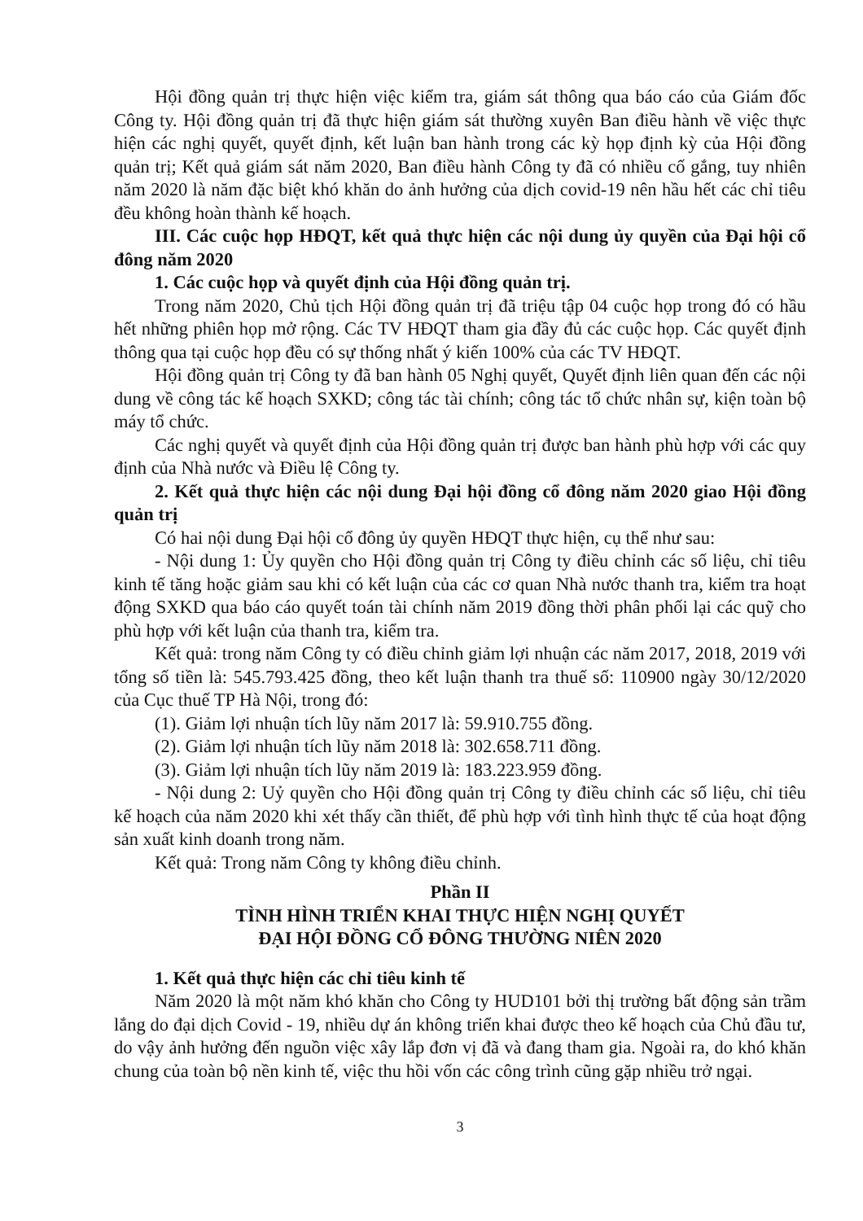Hội đồng quản trị thực hiện việc kiểm tra, giám sát thông qua báo cáo của Giám đốc Công ty. Hội đồng quản trị đã thực hiện giám sát thường xuyên Ban điều hành về việc thực hiện các nghị quyết, quyết định, kết luận ban hành trong các kỳ họp định kỳ của Hội đồng quản trị; Kết quả giám sát năm 2020, Ban điều hành Công ty đã có nhiều cố gắng, tuy nhiên năm 2020 là năm đặc biệt khó khăn do ảnh hưởng của dịch covid-19 nên hầu hết các chỉ tiêu đều không hoàn thành kế hoạch.
III. Các cuộc họp HĐQT, kết quả thực hiện các nội dung ủy quyền của Đại hội cổ đông năm 2020
1. Các cuộc họp và quyết định của Hội đồng quản trị.
Trong năm 2020, Chủ tịch Hội đồng quản trị đã triệu tập 04 cuộc họp trong đó có hầu hết những phiên họp mở rộng. Các TV HĐQT tham gia đầy đủ các cuộc họp. Các quyết định thông qua tại cuộc họp đều có sự thống nhất ý kiến 100% của các TV HĐQT.
Hội đồng quản trị Công ty đã ban hành 05 Nghị quyết, Quyết định liên quan đến các nội dung về công tác kế hoạch SXKD; công tác tài chính; công tác tổ chức nhân sự, kiện toàn bộ máy tổ chức.
Các nghị quyết và quyết định của Hội đồng quản trị được ban hành phù hợp với các quy định của Nhà nước và Điều lệ Công ty.
2. Kết quả thực hiện các nội dung Đại hội đồng cổ đông năm 2020 giao Hội đồng quản trị
Có hai nội dung Đại hội cổ đông ủy quyền HĐQT thực hiện, cụ thể như sau:
- Nội dung 1: Ủy quyền cho Hội đồng quản trị Công ty điều chỉnh các số liệu, chỉ tiêu kinh tế tăng hoặc giảm sau khi có kết luận của các cơ quan Nhà nước thanh tra, kiểm tra hoạt động SXKD qua báo cáo quyết toán tài chính năm 2019 đồng thời phân phối lại các quỹ cho phù hợp với kết luận của thanh tra, kiểm tra.
Kết quả: trong năm Công ty có điều chỉnh giảm lợi nhuận các năm 2017, 2018, 2019 với tổng số tiền là: 545.793.425 đồng, theo kết luận thanh tra thuế số: 110900 ngày 30/12/2020 của Cục thuế TP Hà Nội, trong đó:
(1). Giảm lợi nhuận tích lũy năm 2017 là: 59.910.755 đồng.
(2). Giảm lợi nhuận tích lũy năm 2018 là: 302.658.711 đồng.
(3). Giảm lợi nhuận tích lũy năm 2019 là: 183.223.959 đồng.
- Nội dung 2: Uỷ quyền cho Hội đồng quản trị Công ty điều chỉnh các số liệu, chỉ tiêu kế hoạch của năm 2020 khi xét thấy cần thiết, để phù hợp với tình hình thực tế của hoạt động sản xuất kinh doanh trong năm.
Kết quả: Trong năm Công ty không điều chỉnh.
Phần II
TÌNH HÌNH TRIỂN KHAI THỰC HIỆN NGHỊ QUYẾT
ĐẠI HỘI ĐỒNG CỔ ĐÔNG THƯỜNG NIÊN 2020
1. Kết quả thực hiện các chỉ tiêu kinh tế
Năm 2020 là một năm khó khăn cho Công ty HUD101 bởi thị trường bất động sản trầm lắng do đại dịch Covid - 19, nhiều dự án không triển khai được theo kế hoạch của Chủ đầu tư, do vậy ảnh hưởng đến nguồn việc xây lắp đơn vị đã và đang tham gia. Ngoài ra, do khó khăn chung của toàn bộ nền kinh tế, việc thu hồi vốn các công trình cũng gặp nhiều trở ngại.
3